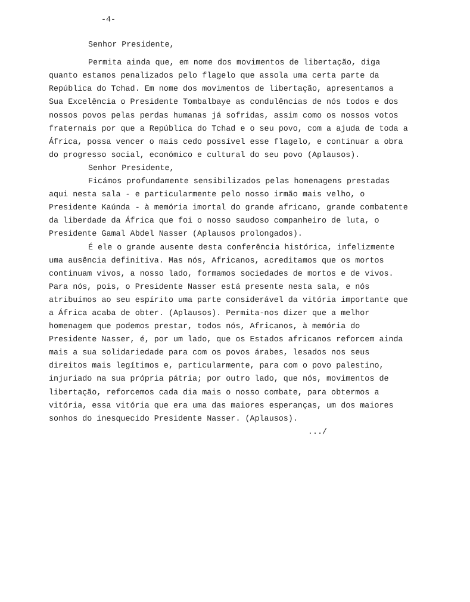-4-
Senhor Presidente,
Permita ainda que, em nome dos movimentos de libertação, diga quanto estamos penalizados pelo flagelo que assola uma certa parte da República do Tchad. Em nome dos movimentos de libertação, apresentamos a Sua Excelência o Presidente Tombalbaye as condulências de nós todos e dos nossos povos pelas perdas humanas já sofridas, assim como os nossos votos fraternais por que a República do Tchad e o seu povo, com a ajuda de toda a África, possa vencer o mais cedo possível esse flagelo, e continuar a obra do progresso social, económico e cultural do seu povo (Aplausos).
Senhor Presidente,
Ficámos profundamente sensibilizados pelas homenagens prestadas aqui nesta sala - e particularmente pelo nosso irmão mais velho, o Presidente Kaúnda - à memória imortal do grande africano, grande combatente da liberdade da África que foi o nosso saudoso companheiro de luta, o Presidente Gamal Abdel Nasser (Aplausos prolongados).
É ele o grande ausente desta conferência histórica, infelizmente uma ausência definitiva. Mas nós, Africanos, acreditamos que os mortos continuam vivos, a nosso lado, formamos sociedades de mortos e de vivos. Para nós, pois, o Presidente Nasser está presente nesta sala, e nós atribuímos ao seu espírito uma parte considerável da vitória importante que a África acaba de obter. (Aplausos). Permita-nos dizer que a melhor homenagem que podemos prestar, todos nós, Africanos, à memória do Presidente Nasser, é, por um lado, que os Estados africanos reforcem ainda mais a sua solidariedade para com os povos árabes, lesados nos seus direitos mais legítimos e, particularmente, para com o povo palestino, injuriado na sua própria pátria; por outro lado, que nós, movimentos de libertação, reforcemos cada dia mais o nosso combate, para obtermos a vitória, essa vitória que era uma das maiores esperanças, um dos maiores sonhos do inesquecido Presidente Nasser. (Aplausos).
.../